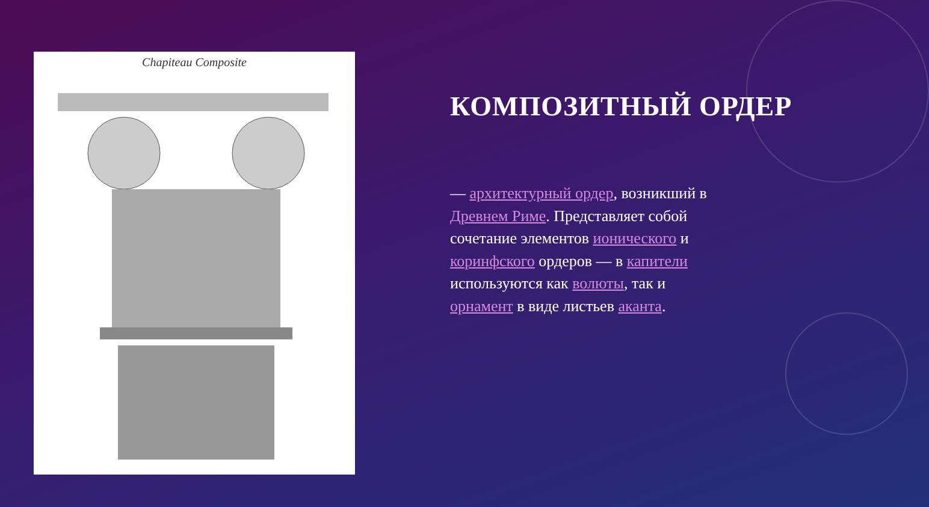Chapiteau Composite
КОМПОЗИТНЫЙ ОРДЕР
— архитектурный ордер, возникший в Древнем Риме. Представляет собой сочетание элементов ионического и коринфского ордеров — в капители используются как волюты, так и орнамент в виде листьев аканта.